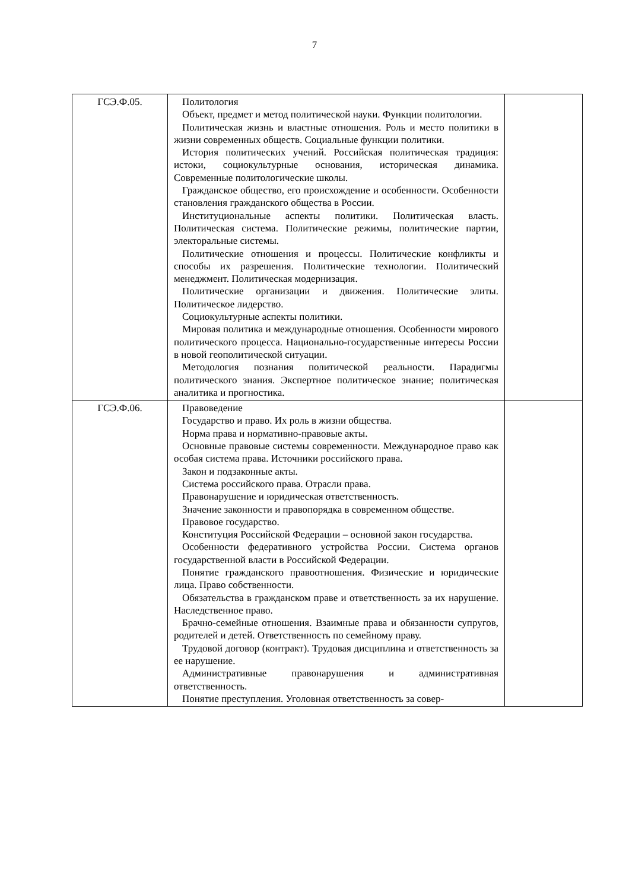7
| ГСЭ.Ф.05. | Политология Объект, предмет и метод политической науки. Функции политологии. Политическая жизнь и властные отношения. Роль и место политики в жизни современных обществ. Социальные функции политики. История политических учений. Российская политическая традиция: истоки, социокультурные основания, историческая динамика. Современные политологические школы. Гражданское общество, его происхождение и особенности. Особенности становления гражданского общества в России. Институциональные аспекты политики. Политическая власть. Политическая система. Политические режимы, политические партии, электоральные системы. Политические отношения и процессы. Политические конфликты и способы их разрешения. Политические технологии. Политический менеджмент. Политическая модернизация. Политические организации и движения. Политические элиты. Политическое лидерство. Социокультурные аспекты политики. Мировая политика и международные отношения. Особенности мирового политического процесса. Национально-государственные интересы России в новой геополитической ситуации. Методология познания политической реальности. Парадигмы политического знания. Экспертное политическое знание; политическая аналитика и прогностика. | |
| ГСЭ.Ф.06. | Правоведение Государство и право. Их роль в жизни общества. Норма права и нормативно-правовые акты. Основные правовые системы современности. Международное право как особая система права. Источники российского права. Закон и подзаконные акты. Система российского права. Отрасли права. Правонарушение и юридическая ответственность. Значение законности и правопорядка в современном обществе. Правовое государство. Конституция Российской Федерации – основной закон государства. Особенности федеративного устройства России. Система органов государственной власти в Российской Федерации. Понятие гражданского правоотношения. Физические и юридические лица. Право собственности. Обязательства в гражданском праве и ответственность за их нарушение. Наследственное право. Брачно-семейные отношения. Взаимные права и обязанности супругов, родителей и детей. Ответственность по семейному праву. Трудовой договор (контракт). Трудовая дисциплина и ответственность за ее нарушение. Административные правонарушения и административная ответственность. Понятие преступления. Уголовная ответственность за совер- | |